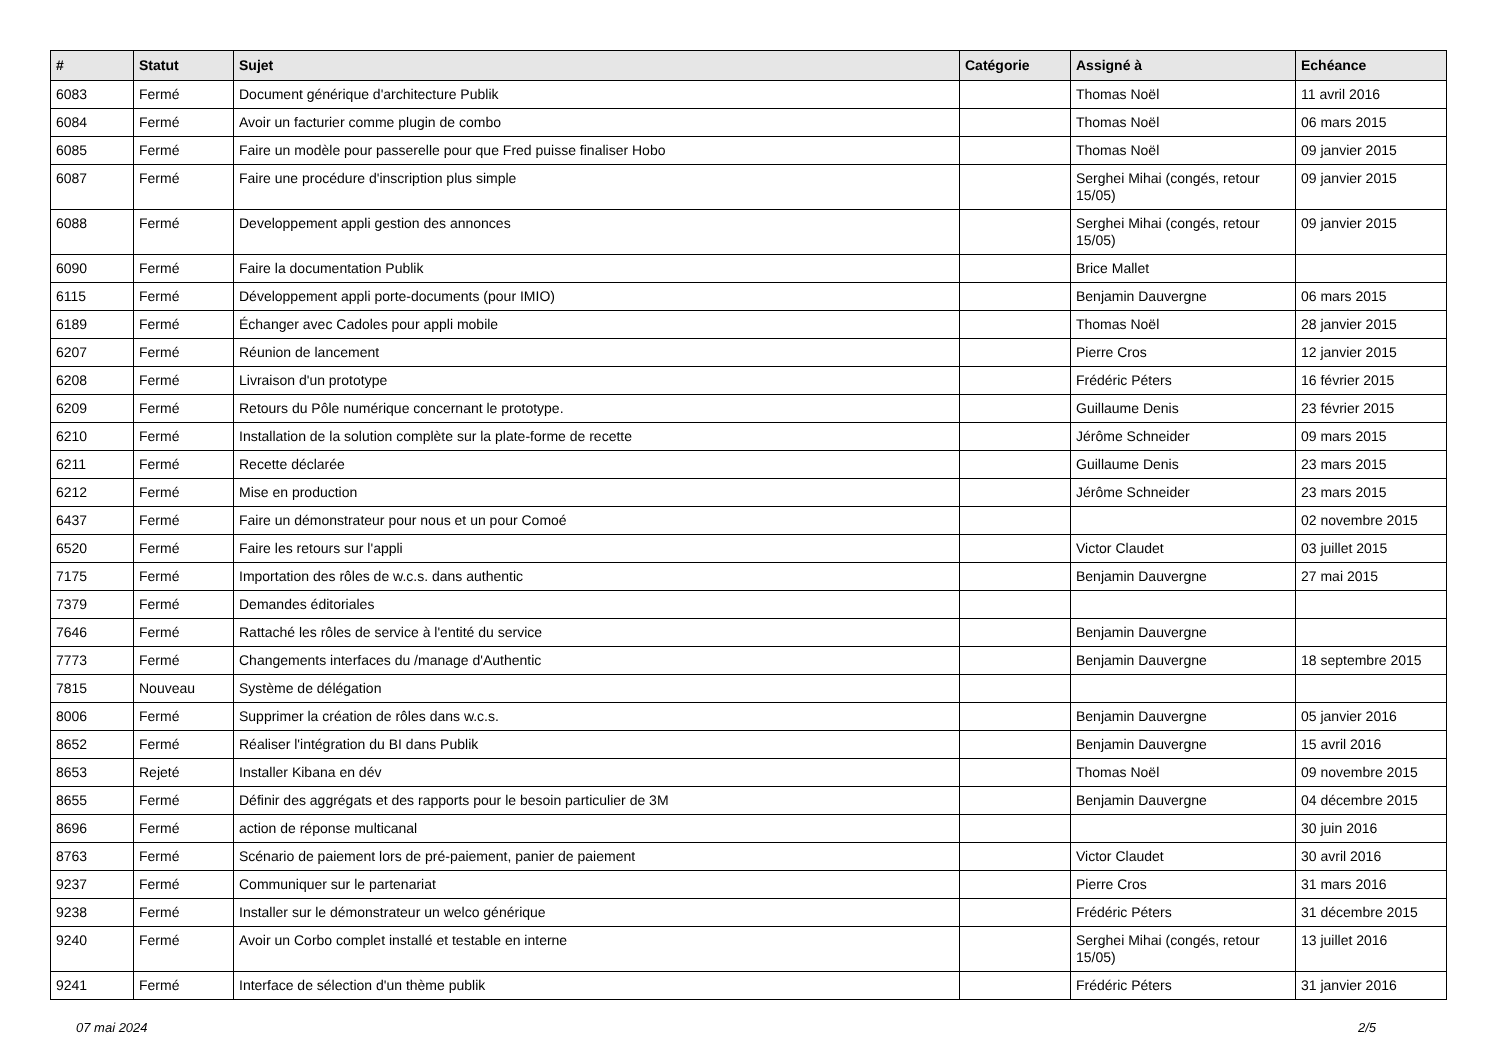| # | Statut | Sujet | Catégorie | Assigné à | Echéance |
| --- | --- | --- | --- | --- | --- |
| 6083 | Fermé | Document générique d'architecture Publik | | Thomas Noël | 11 avril 2016 |
| 6084 | Fermé | Avoir un facturier comme plugin de combo | | Thomas Noël | 06 mars 2015 |
| 6085 | Fermé | Faire un modèle pour passerelle pour que Fred puisse finaliser Hobo | | Thomas Noël | 09 janvier 2015 |
| 6087 | Fermé | Faire une procédure d'inscription plus simple | | Serghei Mihai (congés, retour 15/05) | 09 janvier 2015 |
| 6088 | Fermé | Developpement appli gestion des annonces | | Serghei Mihai (congés, retour 15/05) | 09 janvier 2015 |
| 6090 | Fermé | Faire la documentation Publik | | Brice Mallet | |
| 6115 | Fermé | Développement appli porte-documents (pour IMIO) | | Benjamin Dauvergne | 06 mars 2015 |
| 6189 | Fermé | Échanger avec Cadoles pour appli mobile | | Thomas Noël | 28 janvier 2015 |
| 6207 | Fermé | Réunion de lancement | | Pierre Cros | 12 janvier 2015 |
| 6208 | Fermé | Livraison d'un prototype | | Frédéric Péters | 16 février 2015 |
| 6209 | Fermé | Retours du Pôle numérique concernant le prototype. | | Guillaume Denis | 23 février 2015 |
| 6210 | Fermé | Installation de la solution complète sur la plate-forme de recette | | Jérôme Schneider | 09 mars 2015 |
| 6211 | Fermé | Recette déclarée | | Guillaume Denis | 23 mars 2015 |
| 6212 | Fermé | Mise en production | | Jérôme Schneider | 23 mars 2015 |
| 6437 | Fermé | Faire un démonstrateur pour nous et un pour Comoé | | | 02 novembre 2015 |
| 6520 | Fermé | Faire les retours sur l'appli | | Victor Claudet | 03 juillet 2015 |
| 7175 | Fermé | Importation des rôles de w.c.s. dans authentic | | Benjamin Dauvergne | 27 mai 2015 |
| 7379 | Fermé | Demandes éditoriales | | | |
| 7646 | Fermé | Rattaché les rôles de service à l'entité du service | | Benjamin Dauvergne | |
| 7773 | Fermé | Changements interfaces du /manage d'Authentic | | Benjamin Dauvergne | 18 septembre 2015 |
| 7815 | Nouveau | Système de délégation | | | |
| 8006 | Fermé | Supprimer la création de rôles dans w.c.s. | | Benjamin Dauvergne | 05 janvier 2016 |
| 8652 | Fermé | Réaliser l'intégration du BI dans Publik | | Benjamin Dauvergne | 15 avril 2016 |
| 8653 | Rejeté | Installer Kibana en dév | | Thomas Noël | 09 novembre 2015 |
| 8655 | Fermé | Définir des aggrégats et des rapports pour le besoin particulier de 3M | | Benjamin Dauvergne | 04 décembre 2015 |
| 8696 | Fermé | action de réponse multicanal | | | 30 juin 2016 |
| 8763 | Fermé | Scénario de paiement lors de pré-paiement, panier de paiement | | Victor Claudet | 30 avril 2016 |
| 9237 | Fermé | Communiquer sur le partenariat | | Pierre Cros | 31 mars 2016 |
| 9238 | Fermé | Installer sur le démonstrateur un welco générique | | Frédéric Péters | 31 décembre 2015 |
| 9240 | Fermé | Avoir un Corbo complet installé et testable en interne | | Serghei Mihai (congés, retour 15/05) | 13 juillet 2016 |
| 9241 | Fermé | Interface de sélection d'un thème publik | | Frédéric Péters | 31 janvier 2016 |
07 mai 2024 2/5